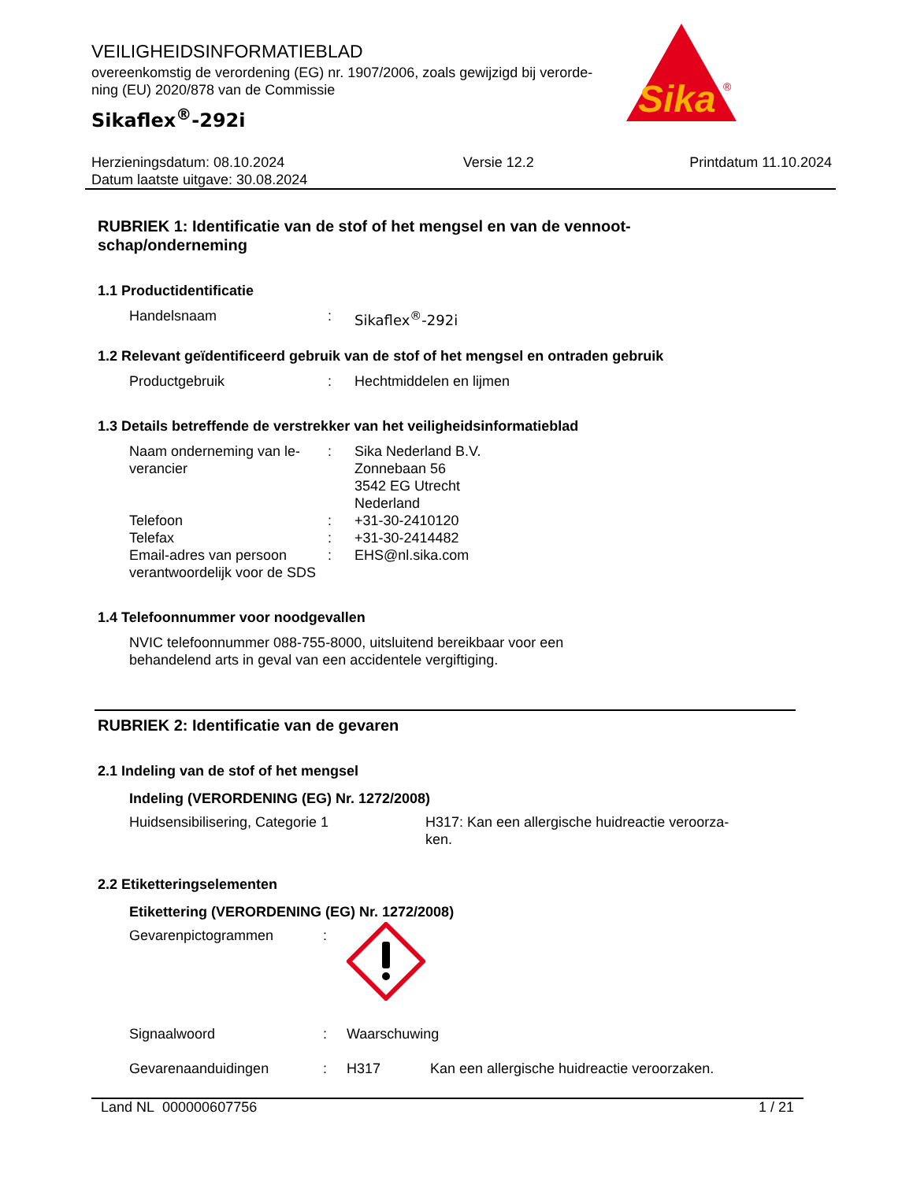Sika
®
VEILIGHEIDSINFORMATIEBLAD
overeenkomstig de verordening (EG) nr. 1907/2006, zoals gewijzigd bij verorde-
ning (EU) 2020/878 van de Commissie
Sikaflex<sup>®</sup>-292i
Herzieningsdatum: 08.10.2024
Datum laatste uitgave: 30.08.2024
Versie 12.2 Printdatum 11.10.2024
RUBRIEK 1: Identificatie van de stof of het mengsel en van de vennoot-
schap/onderneming
1.1 Productidentificatie
Handelsnaam : Sikaflex<sup>®</sup>-292i
1.2 Relevant geïdentificeerd gebruik van de stof of het mengsel en ontraden gebruik
Productgebruik : Hechtmiddelen en lijmen
1.3 Details betreffende de verstrekker van het veiligheidsinformatieblad
Naam onderneming van le-
verancier
: Sika Nederland B.V.
Zonnebaan 56
3542 EG Utrecht
Nederland
Telefoon : +31-30-2410120
Telefax : +31-30-2414482
Email-adres van persoon verantwoordelijk voor de SDS
: EHS@nl.sika.com
1.4 Telefoonnummer voor noodgevallen
NVIC telefoonnummer 088-755-8000, uitsluitend bereikbaar voor een
behandelend arts in geval van een accidentele vergiftiging.
RUBRIEK 2: Identificatie van de gevaren
2.1 Indeling van de stof of het mengsel
Indeling (VERORDENING (EG) Nr. 1272/2008)
Huidsensibilisering, Categorie 1 H317: Kan een allergische huidreactie veroorza-
ken.
2.2 Etiketteringselementen
Etikettering (VERORDENING (EG) Nr. 1272/2008)
Gevarenpictogrammen :
Signaalwoord : Waarschuwing
Gevarenaanduidingen : H317 Kan een allergische huidreactie veroorzaken.
Land NL 000000607756 1 / 21